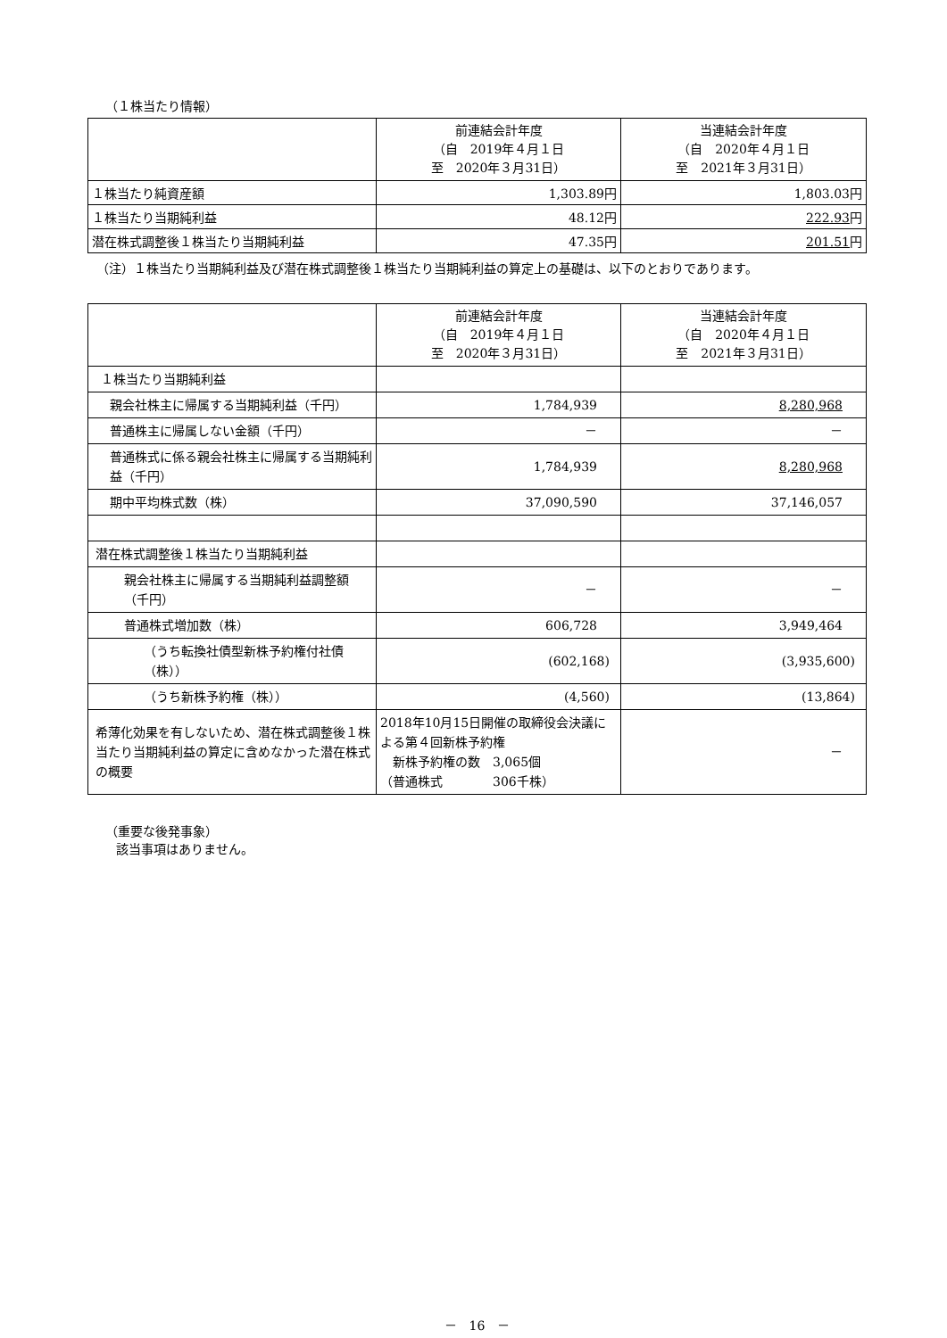（１株当たり情報）
| | 前連結会計年度 （自 2019年４月１日 至 2020年３月31日） | 当連結会計年度 （自 2020年４月１日 至 2021年３月31日） |
| --- | --- | --- |
| １株当たり純資産額 | 1,303.89円 | 1,803.03円 |
| １株当たり当期純利益 | 48.12円 | 222.93 円 |
| 潜在株式調整後１株当たり当期純利益 | 47.35円 | 201.51 円 |
（注）１株当たり当期純利益及び潜在株式調整後１株当たり当期純利益の算定上の基礎は、以下のとおりであります。
| | 前連結会計年度 （自 2019年４月１日 至 2020年３月31日） | 当連結会計年度 （自 2020年４月１日 至 2021年３月31日） |
| --- | --- | --- |
| １株当たり当期純利益 | | |
| 親会社株主に帰属する当期純利益（千円） | 1,784,939 | 8,280,968 |
| 普通株主に帰属しない金額（千円） | － | － |
| 普通株式に係る親会社株主に帰属する当期純利益（千円） | 1,784,939 | 8,280,968 |
| 期中平均株式数（株） | 37,090,590 | 37,146,057 |
| 潜在株式調整後１株当たり当期純利益 | | |
| 親会社株主に帰属する当期純利益調整額（千円） | － | － |
| 普通株式増加数（株） | 606,728 | 3,949,464 |
| （うち転換社債型新株予約権付社債（株）） | (602,168) | (3,935,600) |
| （うち新株予約権（株）） | (4,560) | (13,864) |
| 希薄化効果を有しないため、潜在株式調整後１株当たり当期純利益の算定に含めなかった潜在株式の概要 | 2018年10月15日開催の取締役会決議による第４回新株予約権 新株予約権の数 3,065個 （普通株式 306千株） | － |
（重要な後発事象）
該当事項はありません。
－　16　－